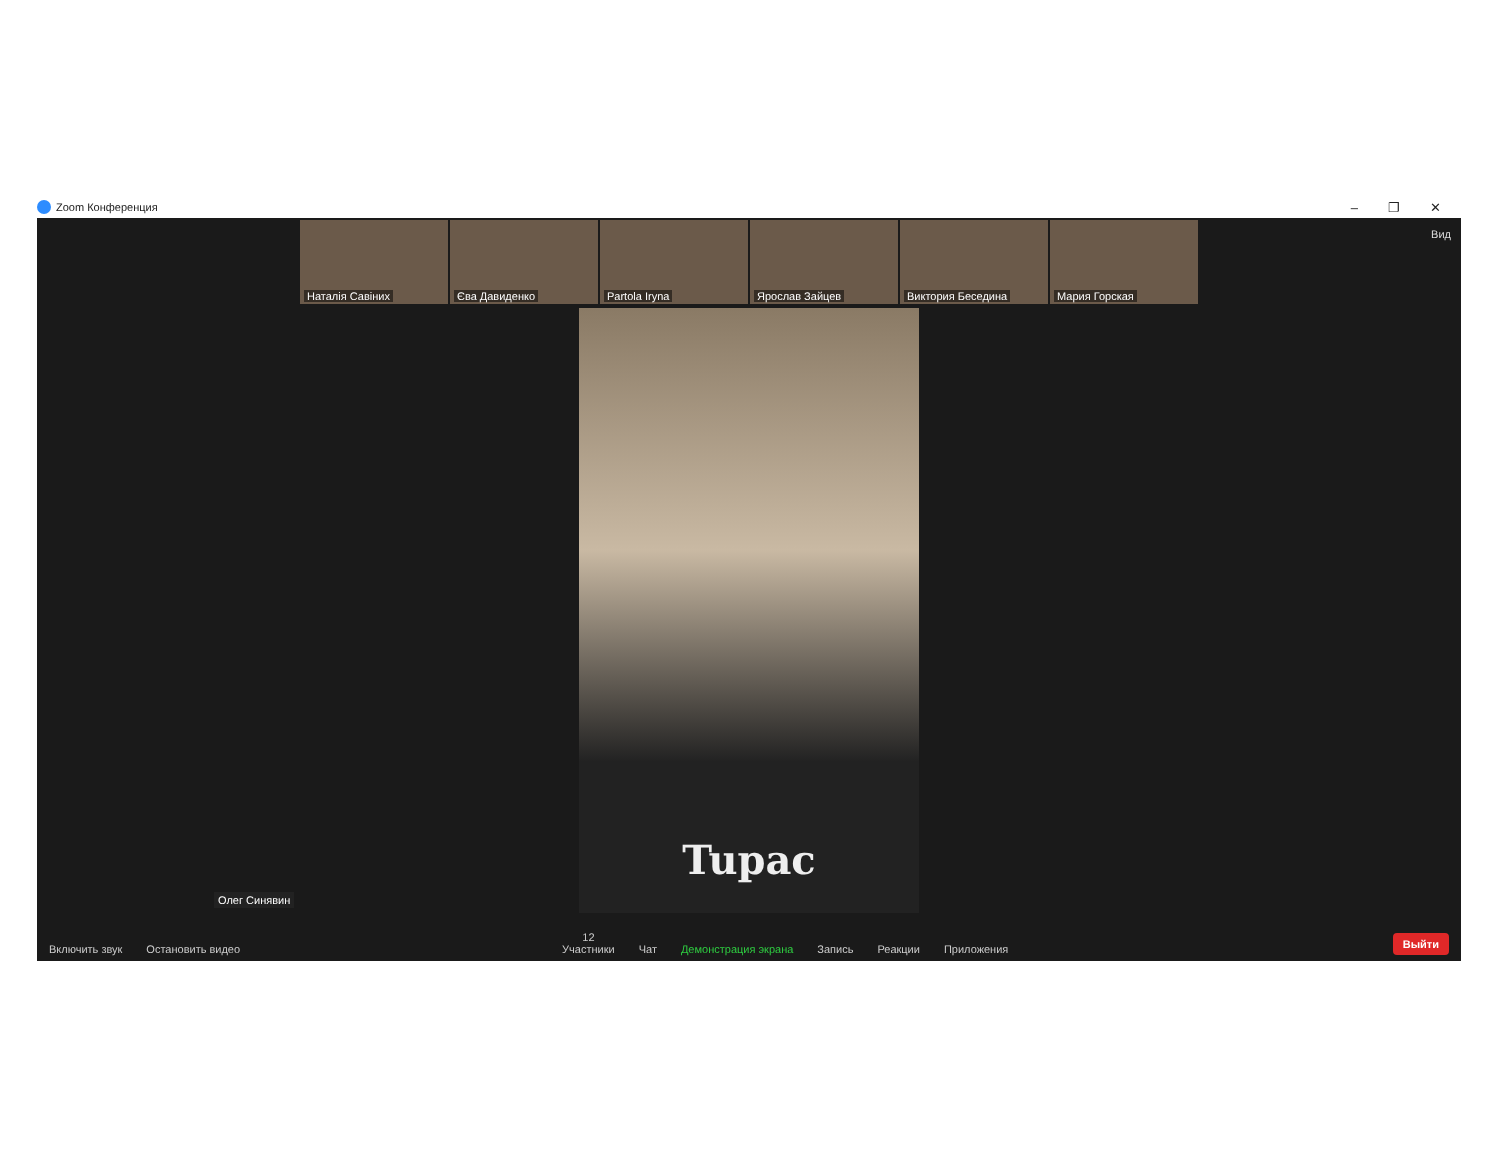Zoom Конференция
– ❐ ✕
Вид
Наталія Савіних
Єва Давиденко
Partola Iryna
Ярослав Зайцев
Виктория Беседина
Мария Горская
Tupac
Олег Синявин
Включить звук
Остановить видео
12
Участники
Чат
Демонстрация экрана
Запись
Реакции
Приложения
Выйти